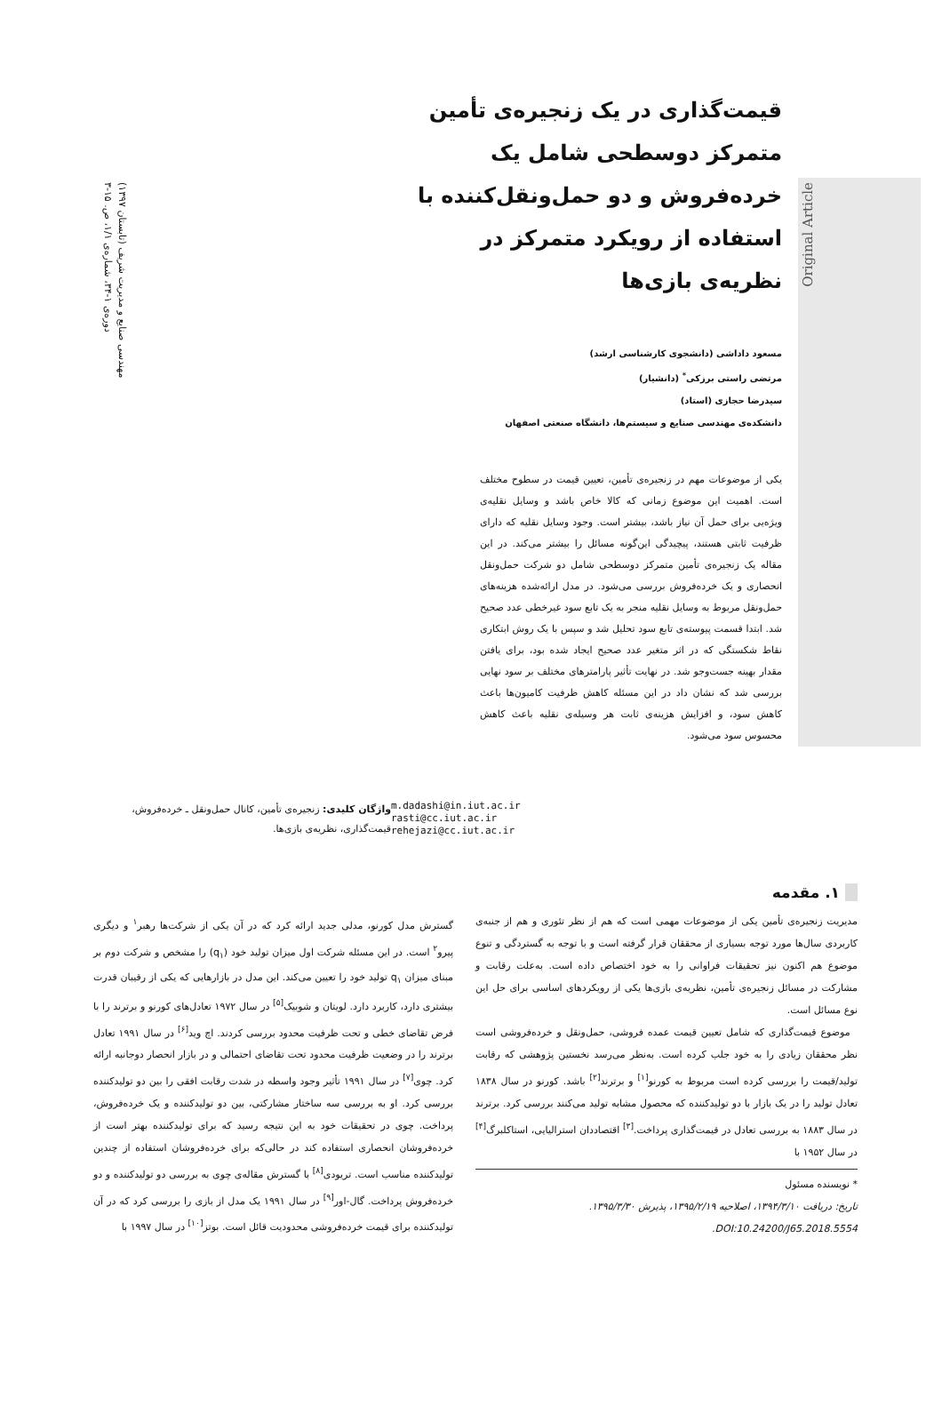مهندسی صنایع و مدیریت شریف (تابستان ۱۳۹۷)
دوره‌ی ۱-۳۴، شماره‌ی ۱/۱، ص. ۱۵-۳
Original Article
قیمت‌گذاری در یک زنجیره‌ی تأمین متمرکز دوسطحی شامل یک خرده‌فروش و دو حمل‌ونقل‌کننده با استفاده از رویکرد متمرکز در نظریه‌ی بازی‌ها
مسعود داداشی (دانشجوی کارشناسی ارشد)
مرتضی راستی برزکی<sup>*</sup> (دانشیار)
سیدرضا حجازی (استاد)
دانشکده‌ی مهندسی صنایع و سیستم‌ها، دانشگاه صنعتی اصفهان
یکی از موضوعات مهم در زنجیره‌ی تأمین، تعیین قیمت در سطوح مختلف است. اهمیت این موضوع زمانی که کالا خاص باشد و وسایل نقلیه‌ی ویژه‌یی برای حمل آن نیاز باشد، بیشتر است. وجود وسایل نقلیه که دارای ظرفیت ثابتی هستند، پیچیدگی این‌گونه مسائل را بیشتر می‌کند. در این مقاله یک زنجیره‌ی تأمین متمرکز دوسطحی شامل دو شرکت حمل‌ونقل انحصاری و یک خرده‌فروش بررسی می‌شود. در مدل ارائه‌شده هزینه‌های حمل‌ونقل مربوط به وسایل نقلیه منجر به یک تابع سود غیرخطی عدد صحیح شد. ابتدا قسمت پیوسته‌ی تابع سود تحلیل شد و سپس با یک روش ابتکاری نقاط شکستگی که در اثر متغیر عدد صحیح ایجاد شده بود، برای یافتن مقدار بهینه جست‌وجو شد. در نهایت تأثیر پارامترهای مختلف بر سود نهایی بررسی شد که نشان داد در این مسئله کاهش ظرفیت کامیون‌ها باعث کاهش سود، و افزایش هزینه‌ی ثابت هر وسیله‌ی نقلیه باعث کاهش محسوس سود می‌شود.
واژگان کلیدی: زنجیره‌ی تأمین، کانال حمل‌ونقل ـ خرده‌فروش، قیمت‌گذاری، نظریه‌ی بازی‌ها.
m.dadashi@in.iut.ac.ir
rasti@cc.iut.ac.ir
rehejazi@cc.iut.ac.ir
۱. مقدمه
مدیریت زنجیره‌ی تأمین یکی از موضوعات مهمی است که هم از نظر تئوری و هم از جنبه‌ی کاربردی سال‌ها مورد توجه بسیاری از محققان قرار گرفته است و با توجه به گستردگی و تنوع موضوع هم اکنون نیز تحقیقات فراوانی را به خود اختصاص داده است. به‌علت رقابت و مشارکت در مسائل زنجیره‌ی تأمین، نظریه‌ی بازی‌ها یکی از رویکردهای اساسی برای حل این نوع مسائل است.
موضوع قیمت‌گذاری که شامل تعیین قیمت عمده فروشی، حمل‌ونقل و خرده‌فروشی است نظر محققان زیادی را به خود جلب کرده است. به‌نظر می‌رسد نخستین پژوهشی که رقابت تولید/قیمت را بررسی کرده است مربوط به کورنو<sup>[۱]</sup> و برترند<sup>[۲]</sup> باشد. کورنو در سال ۱۸۳۸ تعادل تولید را در یک بازار با دو تولیدکننده که محصول مشابه تولید می‌کنند بررسی کرد. برترند در سال ۱۸۸۳ به بررسی تعادل در قیمت‌گذاری پرداخت.<sup>[۳]</sup> اقتصاددان استرالیایی، استاکلبرگ<sup>[۴]</sup> در سال ۱۹۵۲ با
* نویسنده مسئول
تاریخ: دریافت ۱۳۹۴/۳/۱۰، اصلاحیه ۱۳۹۵/۲/۱۹، پذیرش ۱۳۹۵/۳/۳۰.
DOI:10.24200/J65.2018.5554.
گسترش مدل کورنو، مدلی جدید ارائه کرد که در آن یکی از شرکت‌ها رهبر<sup>۱</sup> و دیگری پیرو<sup>۲</sup> است. در این مسئله شرکت اول میزان تولید خود (q<sub>۱</sub>) را مشخص و شرکت دوم بر مبنای میزان q<sub>۱</sub> تولید خود را تعیین می‌کند. این مدل در بازارهایی که یکی از رقیبان قدرت بیشتری دارد، کاربرد دارد. لویتان و شوبیک<sup>[۵]</sup> در سال ۱۹۷۲ تعادل‌های کورنو و برترند را با فرض تقاضای خطی و تحت ظرفیت محدود بررسی کردند. اچ وید<sup>[۶]</sup> در سال ۱۹۹۱ تعادل برترند را در وضعیت ظرفیت محدود تحت تقاضای احتمالی و در بازار انحصار دوجانبه ارائه کرد. چوی<sup>[۷]</sup> در سال ۱۹۹۱ تأثیر وجود واسطه در شدت رقابت افقی را بین دو تولیدکننده بررسی کرد. او به بررسی سه ساختار مشارکتی، بین دو تولیدکننده و یک خرده‌فروش، پرداخت. چوی در تحقیقات خود به این نتیجه رسید که برای تولیدکننده بهتر است از خرده‌فروشان انحصاری استفاده کند در حالی‌که برای خرده‌فروشان استفاده از چندین تولیدکننده مناسب است. تریودی<sup>[۸]</sup> با گسترش مقاله‌ی چوی به بررسی دو تولیدکننده و دو خرده‌فروش پرداخت. گال-اور<sup>[۹]</sup> در سال ۱۹۹۱ یک مدل از بازی را بررسی کرد که در آن تولیدکننده برای قیمت خرده‌فروشی محدودیت قائل است. بوتز<sup>[۱۰]</sup> در سال ۱۹۹۷ با